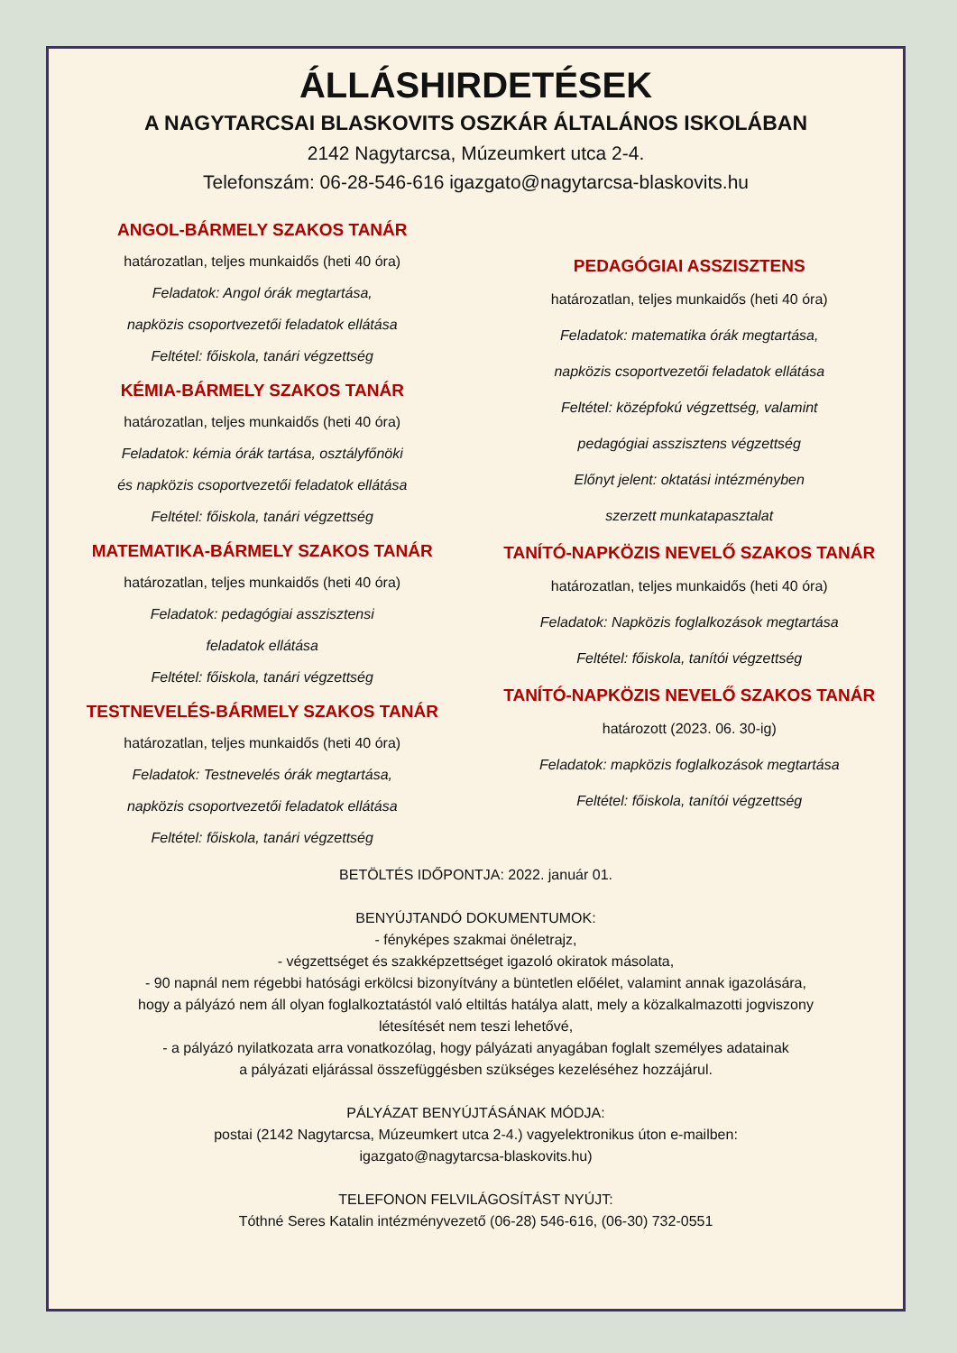ÁLLÁSHIRDETÉSEK
A NAGYTARCSAI BLASKOVITS OSZKÁR ÁLTALÁNOS ISKOLÁBAN
2142 Nagytarcsa, Múzeumkert utca 2-4.
Telefonszám: 06-28-546-616 igazgato@nagytarcsa-blaskovits.hu
ANGOL-BÁRMELY SZAKOS TANÁR
határozatlan, teljes munkaidős (heti 40 óra)
Feladatok: Angol órák megtartása,
napközis csoportvezetői feladatok ellátása
Feltétel: főiskola, tanári végzettség
KÉMIA-BÁRMELY SZAKOS TANÁR
határozatlan, teljes munkaidős (heti 40 óra)
Feladatok: kémia órák tartása, osztályfőnöki
és napközis csoportvezetői feladatok ellátása
Feltétel: főiskola, tanári végzettség
MATEMATIKA-BÁRMELY SZAKOS TANÁR
határozatlan, teljes munkaidős (heti 40 óra)
Feladatok: pedagógiai asszisztensi
feladatok ellátása
Feltétel: főiskola, tanári végzettség
TESTNEVELÉS-BÁRMELY SZAKOS TANÁR
határozatlan, teljes munkaidős (heti 40 óra)
Feladatok: Testnevelés órák megtartása,
napközis csoportvezetői feladatok ellátása
Feltétel: főiskola, tanári végzettség
PEDAGÓGIAI ASSZISZTENS
határozatlan, teljes munkaidős (heti 40 óra)
Feladatok: matematika órák megtartása,
napközis csoportvezetői feladatok ellátása
Feltétel: középfokú végzettség, valamint
pedagógiai asszisztens végzettség
Előnyt jelent: oktatási intézményben
szerzett munkatapasztalat
TANÍTÓ-NAPKÖZIS NEVELŐ SZAKOS TANÁR
határozatlan, teljes munkaidős (heti 40 óra)
Feladatok: Napközis foglalkozások megtartása
Feltétel: főiskola, tanítói végzettség
TANÍTÓ-NAPKÖZIS NEVELŐ SZAKOS TANÁR
határozott (2023. 06. 30-ig)
Feladatok: mapközis foglalkozások megtartása
Feltétel: főiskola, tanítói végzettség
BETÖLTÉS IDŐPONTJA: 2022. január 01.
BENYÚJTANDÓ DOKUMENTUMOK:
- fényképes szakmai önéletrajz,
- végzettséget és szakképzettséget igazoló okiratok másolata,
- 90 napnál nem régebbi hatósági erkölcsi bizonyítvány a büntetlen előélet, valamint annak igazolására,
hogy a pályázó nem áll olyan foglalkoztatástól való eltiltás hatálya alatt, mely a közalkalmazotti jogviszony
létesítését nem teszi lehetővé,
- a pályázó nyilatkozata arra vonatkozólag, hogy pályázati anyagában foglalt személyes adatainak
a pályázati eljárással összefüggésben szükséges kezeléséhez hozzájárul.
PÁLYÁZAT BENYÚJTÁSÁNAK MÓDJA:
postai (2142 Nagytarcsa, Múzeumkert utca 2-4.) vagyelektronikus úton e-mailben:
igazgato@nagytarcsa-blaskovits.hu)
TELEFONON FELVILÁGOSÍTÁST NYÚJT:
Tóthné Seres Katalin intézményvezető (06-28) 546-616, (06-30) 732-0551